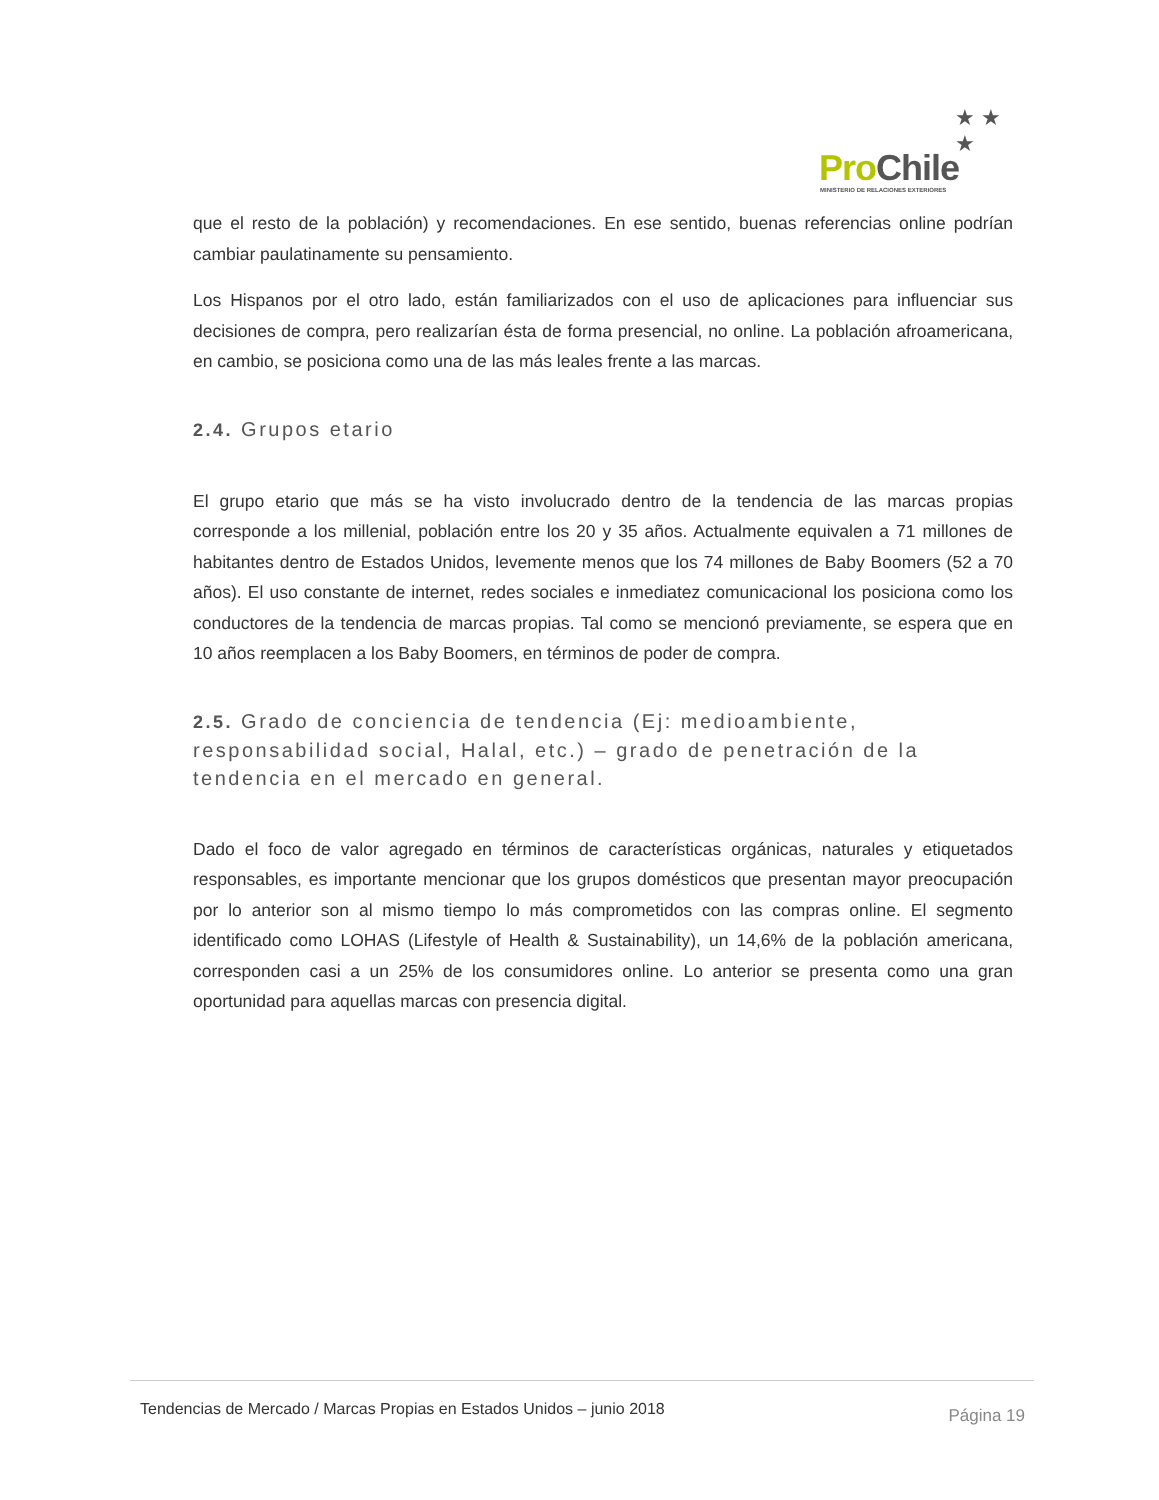★ ★ ★
Pro Chile
MINISTERIO DE RELACIONES EXTERIORES
que el resto de la población) y recomendaciones. En ese sentido, buenas referencias online podrían cambiar paulatinamente su pensamiento.
Los Hispanos por el otro lado, están familiarizados con el uso de aplicaciones para influenciar sus decisiones de compra, pero realizarían ésta de forma presencial, no online. La población afroamericana, en cambio, se posiciona como una de las más leales frente a las marcas.
2.4. Grupos etario
El grupo etario que más se ha visto involucrado dentro de la tendencia de las marcas propias corresponde a los millenial, población entre los 20 y 35 años. Actualmente equivalen a 71 millones de habitantes dentro de Estados Unidos, levemente menos que los 74 millones de Baby Boomers (52 a 70 años). El uso constante de internet, redes sociales e inmediatez comunicacional los posiciona como los conductores de la tendencia de marcas propias. Tal como se mencionó previamente, se espera que en 10 años reemplacen a los Baby Boomers, en términos de poder de compra.
2.5. Grado de conciencia de tendencia (Ej: medioambiente, responsabilidad social, Halal, etc.) – grado de penetración de la tendencia en el mercado en general.
Dado el foco de valor agregado en términos de características orgánicas, naturales y etiquetados responsables, es importante mencionar que los grupos domésticos que presentan mayor preocupación por lo anterior son al mismo tiempo lo más comprometidos con las compras online. El segmento identificado como LOHAS (Lifestyle of Health & Sustainability), un 14,6% de la población americana, corresponden casi a un 25% de los consumidores online. Lo anterior se presenta como una gran oportunidad para aquellas marcas con presencia digital.
Tendencias de Mercado / Marcas Propias en Estados Unidos – junio 2018 Página 19